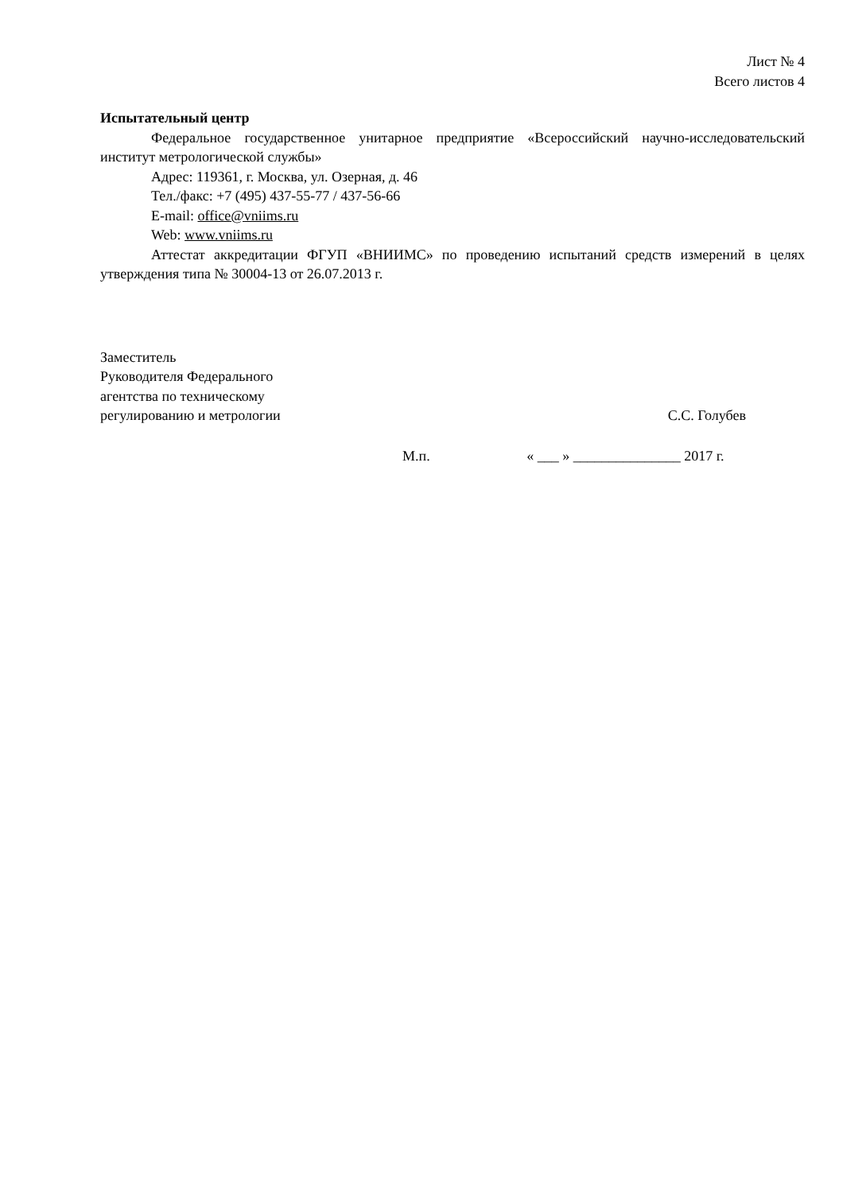Лист № 4
Всего листов 4
Испытательный центр
Федеральное государственное унитарное предприятие «Всероссийский научно-исследовательский институт метрологической службы»
Адрес: 119361, г. Москва, ул. Озерная, д. 46
Тел./факс: +7 (495) 437-55-77 / 437-56-66
E-mail: office@vniims.ru
Web: www.vniims.ru
Аттестат аккредитации ФГУП «ВНИИМС» по проведению испытаний средств измерений в целях утверждения типа № 30004-13 от 26.07.2013 г.
Заместитель
Руководителя Федерального
агентства по техническому
регулированию и метрологии
С.С. Голубев
М.п. « ___ » _______________ 2017 г.